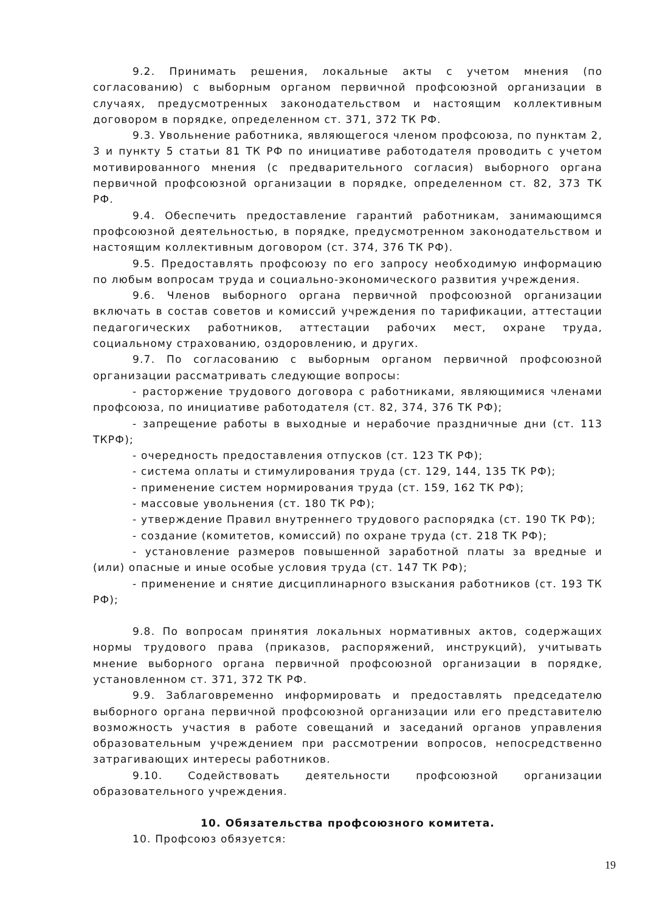9.2. Принимать решения, локальные акты с учетом мнения (по согласованию) с выборным органом первичной профсоюзной организации в случаях, предусмотренных законодательством и настоящим коллективным договором в порядке, определенном ст. 371, 372 ТК РФ.
9.3. Увольнение работника, являющегося членом профсоюза, по пунктам 2, 3 и пункту 5 статьи 81 ТК РФ по инициативе работодателя проводить с учетом мотивированного мнения (с предварительного согласия) выборного органа первичной профсоюзной организации в порядке, определенном ст. 82, 373 ТК РФ.
9.4. Обеспечить предоставление гарантий работникам, занимающимся профсоюзной деятельностью, в порядке, предусмотренном законодательством и настоящим коллективным договором (ст. 374, 376 ТК РФ).
9.5. Предоставлять профсоюзу по его запросу необходимую информацию по любым вопросам труда и социально-экономического развития учреждения.
9.6. Членов выборного органа первичной профсоюзной организации включать в состав советов и комиссий учреждения по тарификации, аттестации педагогических работников, аттестации рабочих мест, охране труда, социальному страхованию, оздоровлению, и других.
9.7. По согласованию с выборным органом первичной профсоюзной организации рассматривать следующие вопросы:
- расторжение трудового договора с работниками, являющимися членами профсоюза, по инициативе работодателя (ст. 82, 374, 376 ТК РФ);
- запрещение работы в выходные и нерабочие праздничные дни (ст. 113 ТКРФ);
- очередность предоставления отпусков (ст. 123 ТК РФ);
- система оплаты и стимулирования труда (ст. 129, 144, 135 ТК РФ);
- применение систем нормирования труда (ст. 159, 162 ТК РФ);
- массовые увольнения (ст. 180 ТК РФ);
- утверждение Правил внутреннего трудового распорядка (ст. 190 ТК РФ);
- создание (комитетов, комиссий) по охране труда (ст. 218 ТК РФ);
- установление размеров повышенной заработной платы за вредные и (или) опасные и иные особые условия труда (ст. 147 ТК РФ);
- применение и снятие дисциплинарного взыскания работников (ст. 193 ТК РФ);
9.8. По вопросам принятия локальных нормативных актов, содержащих нормы трудового права (приказов, распоряжений, инструкций), учитывать мнение выборного органа первичной профсоюзной организации в порядке, установленном ст. 371, 372 ТК РФ.
9.9. Заблаговременно информировать и предоставлять председателю выборного органа первичной профсоюзной организации или его представителю возможность участия в работе совещаний и заседаний органов управления образовательным учреждением при рассмотрении вопросов, непосредственно затрагивающих интересы работников.
9.10. Содействовать деятельности профсоюзной организации образовательного учреждения.
10. Обязательства профсоюзного комитета.
10. Профсоюз обязуется:
19